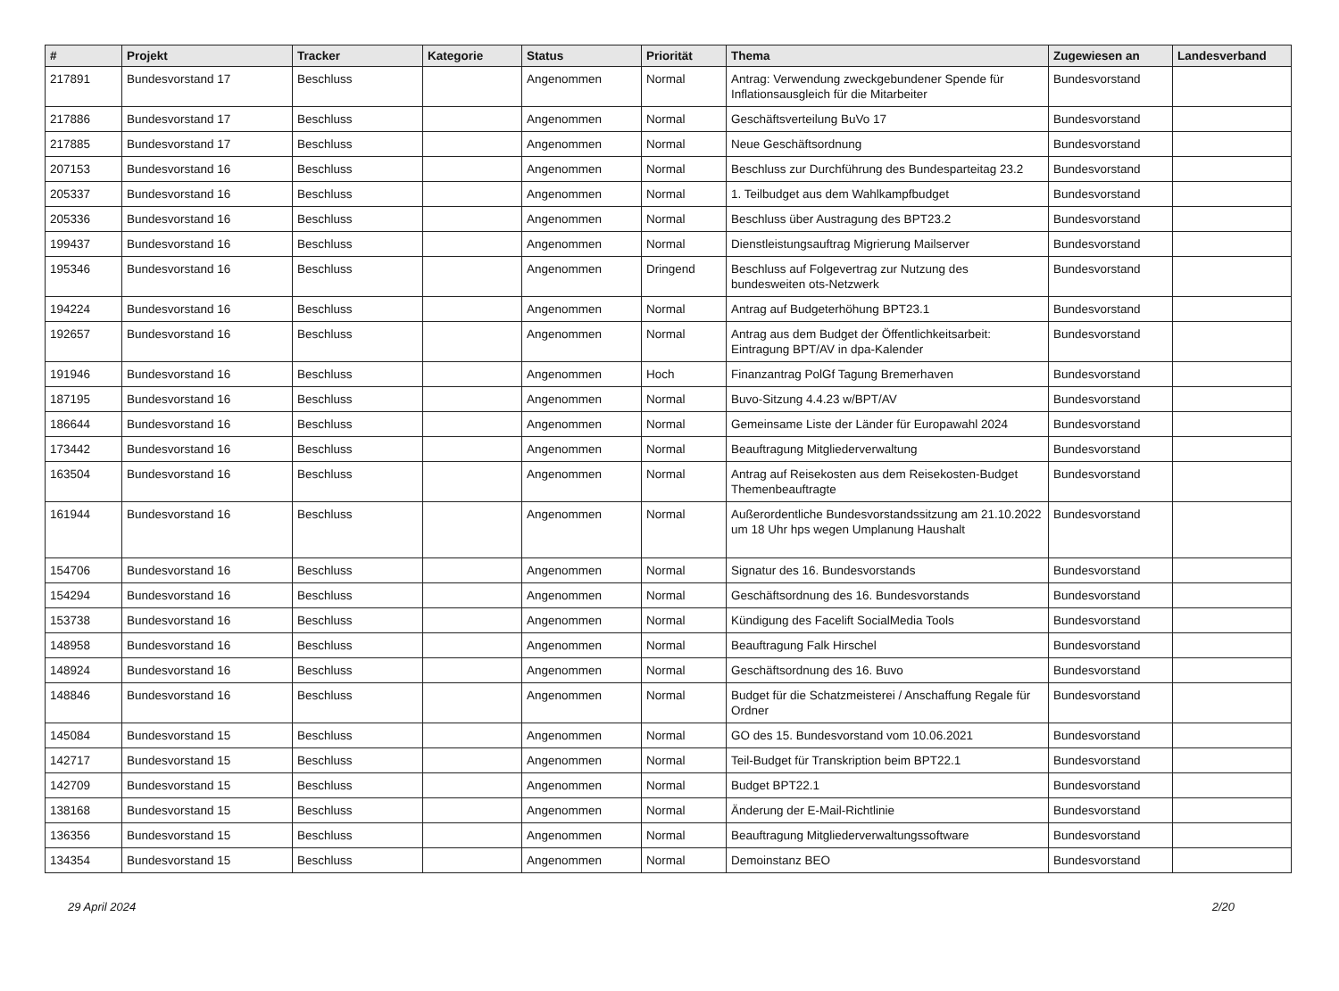| # | Projekt | Tracker | Kategorie | Status | Priorität | Thema | Zugewiesen an | Landesverband |
| --- | --- | --- | --- | --- | --- | --- | --- | --- |
| 217891 | Bundesvorstand 17 | Beschluss | | Angenommen | Normal | Antrag: Verwendung zweckgebundener Spende für Inflationsausgleich für die Mitarbeiter | Bundesvorstand | |
| 217886 | Bundesvorstand 17 | Beschluss | | Angenommen | Normal | Geschäftsverteilung BuVo 17 | Bundesvorstand | |
| 217885 | Bundesvorstand 17 | Beschluss | | Angenommen | Normal | Neue Geschäftsordnung | Bundesvorstand | |
| 207153 | Bundesvorstand 16 | Beschluss | | Angenommen | Normal | Beschluss zur Durchführung des Bundesparteitag 23.2 | Bundesvorstand | |
| 205337 | Bundesvorstand 16 | Beschluss | | Angenommen | Normal | 1. Teilbudget aus dem Wahlkampfbudget | Bundesvorstand | |
| 205336 | Bundesvorstand 16 | Beschluss | | Angenommen | Normal | Beschluss über Austragung des BPT23.2 | Bundesvorstand | |
| 199437 | Bundesvorstand 16 | Beschluss | | Angenommen | Normal | Dienstleistungsauftrag Migrierung Mailserver | Bundesvorstand | |
| 195346 | Bundesvorstand 16 | Beschluss | | Angenommen | Dringend | Beschluss auf Folgevertrag zur Nutzung des bundesweiten ots-Netzwerk | Bundesvorstand | |
| 194224 | Bundesvorstand 16 | Beschluss | | Angenommen | Normal | Antrag auf Budgeterhöhung BPT23.1 | Bundesvorstand | |
| 192657 | Bundesvorstand 16 | Beschluss | | Angenommen | Normal | Antrag aus dem Budget der Öffentlichkeitsarbeit: Eintragung BPT/AV in dpa-Kalender | Bundesvorstand | |
| 191946 | Bundesvorstand 16 | Beschluss | | Angenommen | Hoch | Finanzantrag PolGf Tagung Bremerhaven | Bundesvorstand | |
| 187195 | Bundesvorstand 16 | Beschluss | | Angenommen | Normal | Buvo-Sitzung 4.4.23 w/BPT/AV | Bundesvorstand | |
| 186644 | Bundesvorstand 16 | Beschluss | | Angenommen | Normal | Gemeinsame Liste der Länder für Europawahl 2024 | Bundesvorstand | |
| 173442 | Bundesvorstand 16 | Beschluss | | Angenommen | Normal | Beauftragung Mitgliederverwaltung | Bundesvorstand | |
| 163504 | Bundesvorstand 16 | Beschluss | | Angenommen | Normal | Antrag auf Reisekosten aus dem Reisekosten-Budget Themenbeauftragte | Bundesvorstand | |
| 161944 | Bundesvorstand 16 | Beschluss | | Angenommen | Normal | Außerordentliche Bundesvorstandssitzung am 21.10.2022 um 18 Uhr hps wegen Umplanung Haushalt | Bundesvorstand | |
| 154706 | Bundesvorstand 16 | Beschluss | | Angenommen | Normal | Signatur des 16. Bundesvorstands | Bundesvorstand | |
| 154294 | Bundesvorstand 16 | Beschluss | | Angenommen | Normal | Geschäftsordnung des 16. Bundesvorstands | Bundesvorstand | |
| 153738 | Bundesvorstand 16 | Beschluss | | Angenommen | Normal | Kündigung des Facelift SocialMedia Tools | Bundesvorstand | |
| 148958 | Bundesvorstand 16 | Beschluss | | Angenommen | Normal | Beauftragung Falk Hirschel | Bundesvorstand | |
| 148924 | Bundesvorstand 16 | Beschluss | | Angenommen | Normal | Geschäftsordnung des 16. Buvo | Bundesvorstand | |
| 148846 | Bundesvorstand 16 | Beschluss | | Angenommen | Normal | Budget für die Schatzmeisterei / Anschaffung Regale für Ordner | Bundesvorstand | |
| 145084 | Bundesvorstand 15 | Beschluss | | Angenommen | Normal | GO des 15. Bundesvorstand vom 10.06.2021 | Bundesvorstand | |
| 142717 | Bundesvorstand 15 | Beschluss | | Angenommen | Normal | Teil-Budget für Transkription beim BPT22.1 | Bundesvorstand | |
| 142709 | Bundesvorstand 15 | Beschluss | | Angenommen | Normal | Budget BPT22.1 | Bundesvorstand | |
| 138168 | Bundesvorstand 15 | Beschluss | | Angenommen | Normal | Änderung der E-Mail-Richtlinie | Bundesvorstand | |
| 136356 | Bundesvorstand 15 | Beschluss | | Angenommen | Normal | Beauftragung Mitgliederverwaltungssoftware | Bundesvorstand | |
| 134354 | Bundesvorstand 15 | Beschluss | | Angenommen | Normal | Demoinstanz BEO | Bundesvorstand | |
29 April 2024 2/20